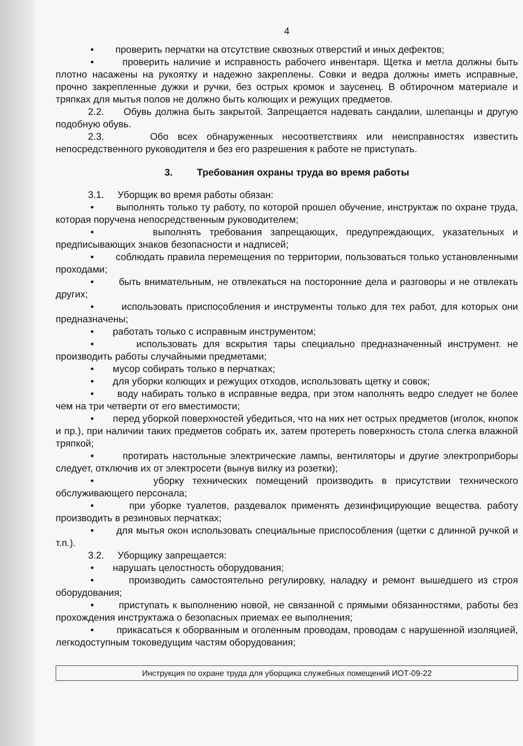4
• проверить перчатки на отсутствие сквозных отверстий и иных дефектов;
• проверить наличие и исправность рабочего инвентаря. Щетка и метла должны быть плотно насажены на рукоятку и надежно закреплены. Совки и ведра должны иметь исправные, прочно закрепленные дужки и ручки, без острых кромок и заусенец. В обтирочном материале и тряпках для мытья полов не должно быть колющих и режущих предметов.
2.2. Обувь должна быть закрытой. Запрещается надевать сандалии, шлепанцы и другую подобную обувь.
2.3. Обо всех обнаруженных несоответствиях или неисправностях известить непосредственного руководителя и без его разрешения к работе не приступать.
3. Требования охраны труда во время работы
3.1. Уборщик во время работы обязан:
• выполнять только ту работу, по которой прошел обучение, инструктаж по охране труда, которая поручена непосредственным руководителем;
• выполнять требования запрещающих, предупреждающих, указательных и предписывающих знаков безопасности и надписей;
• соблюдать правила перемещения по территории, пользоваться только установленными проходами;
• быть внимательным, не отвлекаться на посторонние дела и разговоры и не отвлекать других;
• использовать приспособления и инструменты только для тех работ, для которых они предназначены;
• работать только с исправным инструментом;
• использовать для вскрытия тары специально предназначенный инструмент. не производить работы случайными предметами;
• мусор собирать только в перчатках;
• для уборки колющих и режущих отходов, использовать щетку и совок;
• воду набирать только в исправные ведра, при этом наполнять ведро следует не более чем на три четверти от его вместимости;
• перед уборкой поверхностей убедиться, что на них нет острых предметов (иголок, кнопок и пр.), при наличии таких предметов собрать их, затем протереть поверхность стола слегка влажной тряпкой;
• протирать настольные электрические лампы, вентиляторы и другие электроприборы следует, отключив их от электросети (вынув вилку из розетки);
• уборку технических помещений производить в присутствии технического обслуживающего персонала;
• при уборке туалетов, раздевалок применять дезинфицирующие вещества. работу производить в резиновых перчатках;
• для мытья окон использовать специальные приспособления (щетки с длинной ручкой и т.п.).
3.2. Уборщику запрещается:
• нарушать целостность оборудования;
• производить самостоятельно регулировку, наладку и ремонт вышедшего из строя оборудования;
• приступать к выполнению новой, не связанной с прямыми обязанностями, работы без прохождения инструктажа о безопасных приемах ее выполнения;
• прикасаться к оборванным и оголенным проводам, проводам с нарушенной изоляцией, легкодоступным токоведущим частям оборудования;
Инструкция по охране труда для уборщика служебных помещений ИОТ-09-22